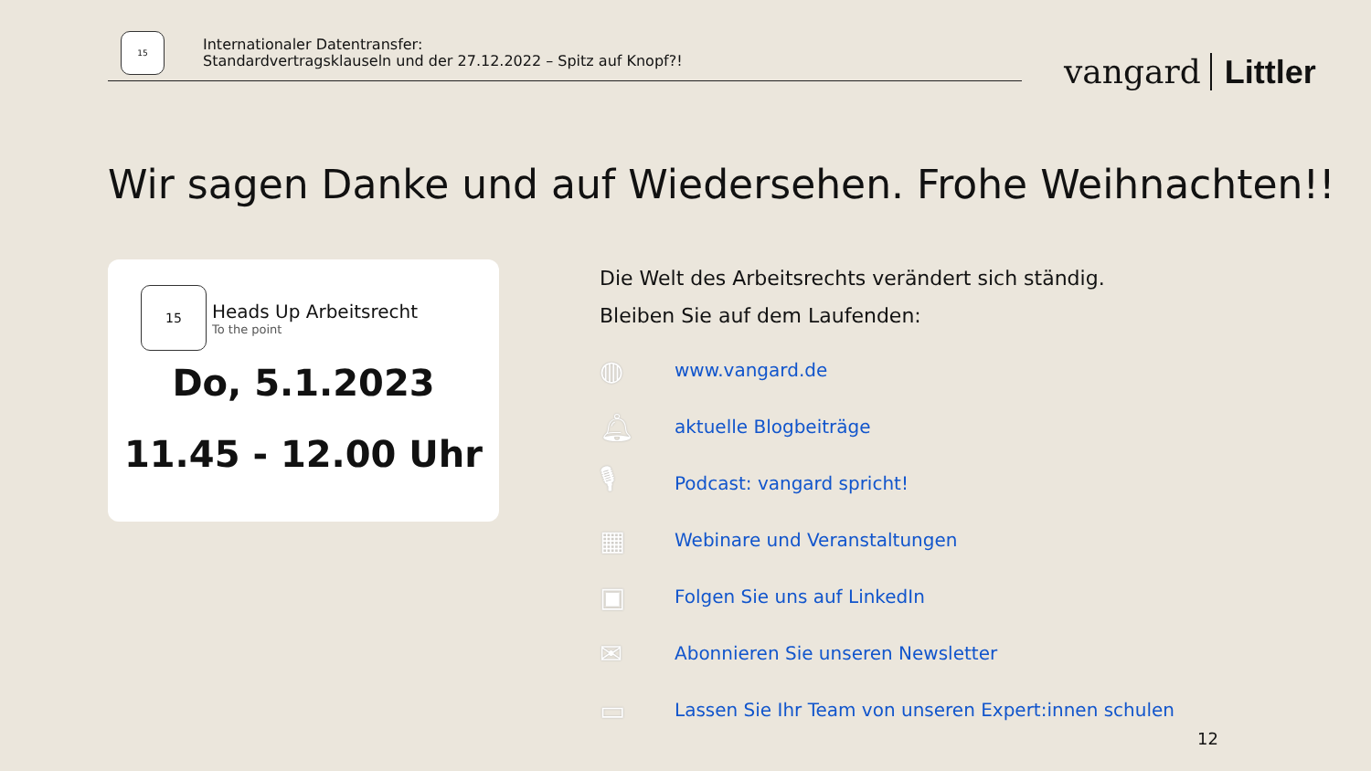15
Internationaler Datentransfer:
Standardvertragsklauseln und der 27.12.2022 – Spitz auf Knopf?!
vangard Littler
Wir sagen Danke und auf Wiedersehen. Frohe Weihnachten!!
15
Heads Up Arbeitsrecht
To the point
Do, 5.1.2023
11.45 - 12.00 Uhr
Die Welt des Arbeitsrechts verändert sich ständig.
Bleiben Sie auf dem Laufenden:
◍ www.vangard.de
🔔︎ aktuelle Blogbeiträge
🎙︎ Podcast: vangard spricht!
▦ Webinare und Veranstaltungen
▣ Folgen Sie uns auf LinkedIn
✉ Abonnieren Sie unseren Newsletter
▭ Lassen Sie Ihr Team von unseren Expert:innen schulen
12